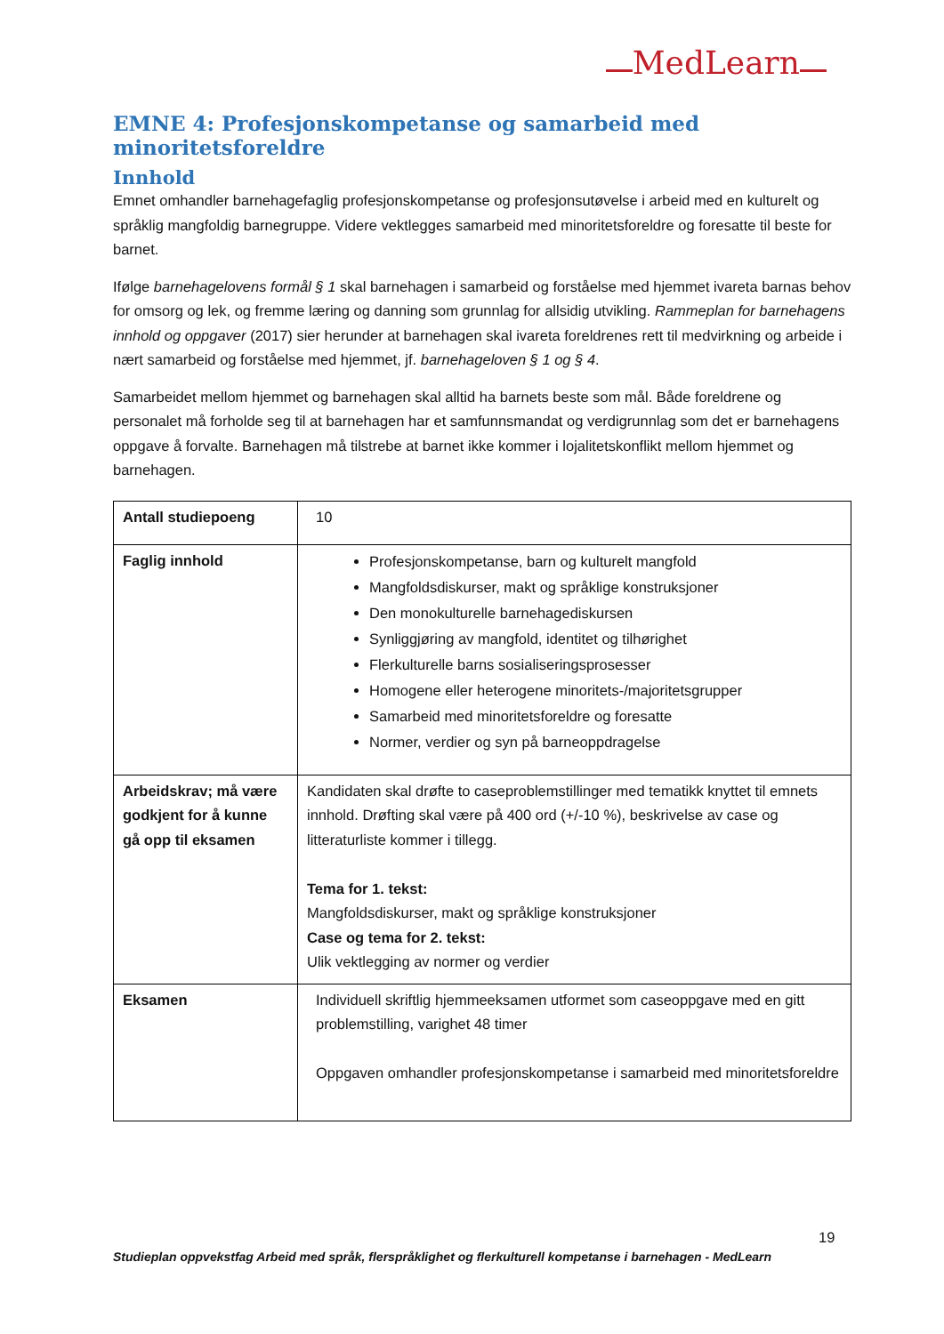MedLearn
EMNE 4: Profesjonskompetanse og samarbeid med minoritetsforeldre
Innhold
Emnet omhandler barnehagefaglig profesjonskompetanse og profesjonsutøvelse i arbeid med en kulturelt og språklig mangfoldig barnegruppe. Videre vektlegges samarbeid med minoritetsforeldre og foresatte til beste for barnet.
Ifølge barnehagelovens formål § 1 skal barnehagen i samarbeid og forståelse med hjemmet ivareta barnas behov for omsorg og lek, og fremme læring og danning som grunnlag for allsidig utvikling. Rammeplan for barnehagens innhold og oppgaver (2017) sier herunder at barnehagen skal ivareta foreldrenes rett til medvirkning og arbeide i nært samarbeid og forståelse med hjemmet, jf. barnehageloven § 1 og § 4.
Samarbeidet mellom hjemmet og barnehagen skal alltid ha barnets beste som mål. Både foreldrene og personalet må forholde seg til at barnehagen har et samfunnsmandat og verdigrunnlag som det er barnehagens oppgave å forvalte. Barnehagen må tilstrebe at barnet ikke kommer i lojalitetskonflikt mellom hjemmet og barnehagen.
| Antall studiepoeng | 10 |
| Faglig innhold | Profesjonskompetanse, barn og kulturelt mangfold Mangfoldsdiskurser, makt og språklige konstruksjoner Den monokulturelle barnehagediskursen Synliggjøring av mangfold, identitet og tilhørighet Flerkulturelle barns sosialiseringsprosesser Homogene eller heterogene minoritets-/majoritetsgrupper Samarbeid med minoritetsforeldre og foresatte Normer, verdier og syn på barneoppdragelse |
| Arbeidskrav; må være godkjent for å kunne gå opp til eksamen | Kandidaten skal drøfte to caseproblemstillinger med tematikk knyttet til emnets innhold. Drøfting skal være på 400 ord (+/-10 %), beskrivelse av case og litteraturliste kommer i tillegg. Tema for 1. tekst: Mangfoldsdiskurser, makt og språklige konstruksjoner Case og tema for 2. tekst: Ulik vektlegging av normer og verdier |
| Eksamen | Individuell skriftlig hjemmeeksamen utformet som caseoppgave med en gitt problemstilling, varighet 48 timer Oppgaven omhandler profesjonskompetanse i samarbeid med minoritetsforeldre |
19
Studieplan oppvekstfag Arbeid med språk, flerspråklighet og flerkulturell kompetanse i barnehagen - MedLearn